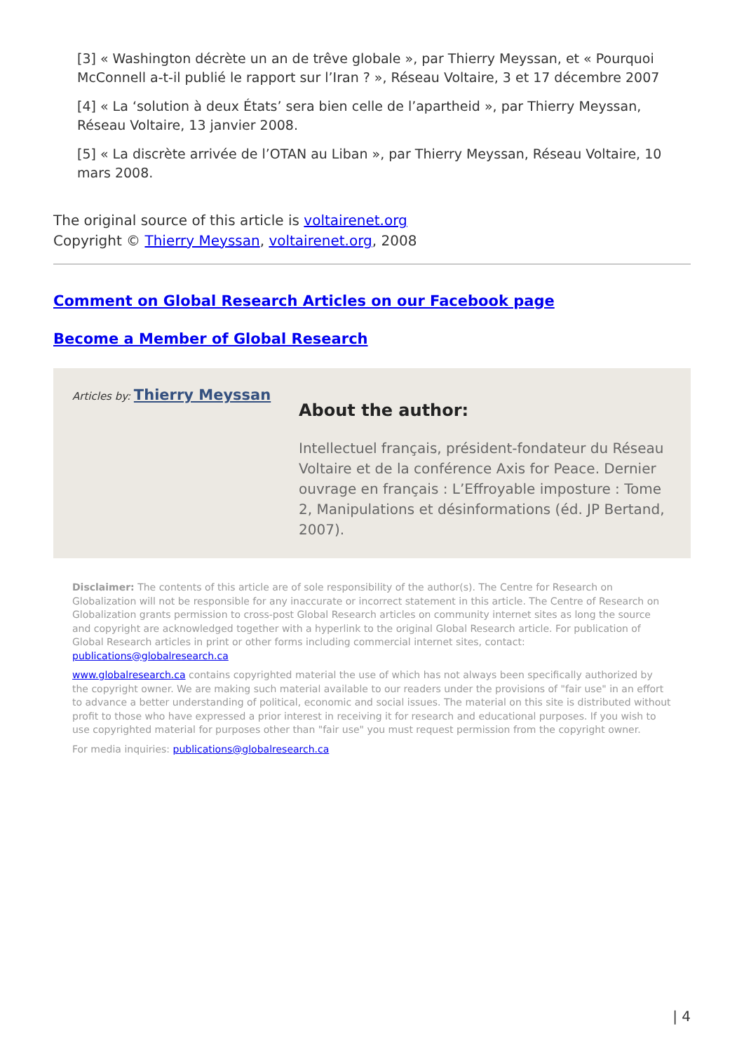[3] « Washington décrète un an de trêve globale », par Thierry Meyssan, et « Pourquoi McConnell a-t-il publié le rapport sur l’Iran ? », Réseau Voltaire, 3 et 17 décembre 2007
[4] « La ‘solution à deux États’ sera bien celle de l’apartheid », par Thierry Meyssan, Réseau Voltaire, 13 janvier 2008.
[5] « La discrète arrivée de l’OTAN au Liban », par Thierry Meyssan, Réseau Voltaire, 10 mars 2008.
The original source of this article is voltairenet.org
Copyright © Thierry Meyssan, voltairenet.org, 2008
Comment on Global Research Articles on our Facebook page
Become a Member of Global Research
Articles by: Thierry Meyssan
About the author:
Intellectuel français, président-fondateur du Réseau Voltaire et de la conférence Axis for Peace. Dernier ouvrage en français : L’Effroyable imposture : Tome 2, Manipulations et désinformations (éd. JP Bertand, 2007).
Disclaimer: The contents of this article are of sole responsibility of the author(s). The Centre for Research on Globalization will not be responsible for any inaccurate or incorrect statement in this article. The Centre of Research on Globalization grants permission to cross-post Global Research articles on community internet sites as long the source and copyright are acknowledged together with a hyperlink to the original Global Research article. For publication of Global Research articles in print or other forms including commercial internet sites, contact: publications@globalresearch.ca
www.globalresearch.ca contains copyrighted material the use of which has not always been specifically authorized by the copyright owner. We are making such material available to our readers under the provisions of "fair use" in an effort to advance a better understanding of political, economic and social issues. The material on this site is distributed without profit to those who have expressed a prior interest in receiving it for research and educational purposes. If you wish to use copyrighted material for purposes other than "fair use" you must request permission from the copyright owner.
For media inquiries: publications@globalresearch.ca
| 4